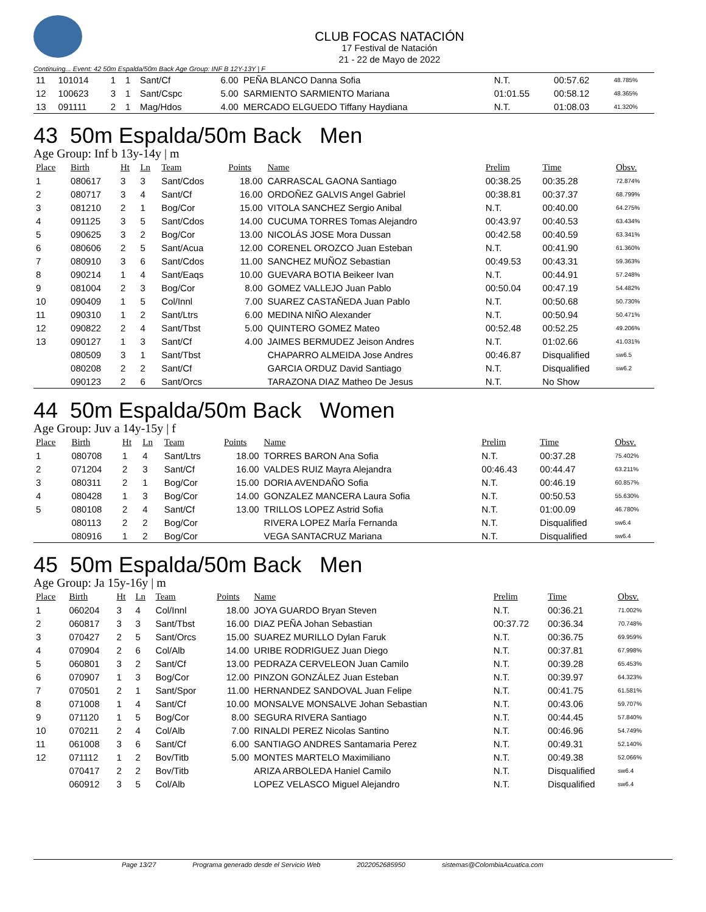CLUB FOCAS NATACIÓN
17 Festival de Natación
21 - 22 de Mayo de 2022
Continuing... Event: 42 50m Espalda/50m Back Age Group: INF B 12Y-13Y | F
| 11 | 101014 | 1 | 1 | Sant/Cf | 6.00 | PEÑA BLANCO Danna Sofia | N.T. | 00:57.62 | 48.785% |
| 12 | 100623 | 3 | 1 | Sant/Cspc | 5.00 | SARMIENTO SARMIENTO Mariana | 01:01.55 | 00:58.12 | 48.365% |
| 13 | 091111 | 2 | 1 | Mag/Hdos | 4.00 | MERCADO ELGUEDO Tiffany Haydiana | N.T. | 01:08.03 | 41.320% |
43 50m Espalda/50m Back Men
Age Group: Inf b 13y-14y | m
| Place | Birth | Ht | Ln | Team | Points | Name | Prelim | Time | Obsv. |
| --- | --- | --- | --- | --- | --- | --- | --- | --- | --- |
| 1 | 080617 | 3 | 3 | Sant/Cdos | 18.00 | CARRASCAL GAONA Santiago | 00:38.25 | 00:35.28 | 72.874% |
| 2 | 080717 | 3 | 4 | Sant/Cf | 16.00 | ORDOÑEZ GALVIS Angel Gabriel | 00:38.81 | 00:37.37 | 68.799% |
| 3 | 081210 | 2 | 1 | Bog/Cor | 15.00 | VITOLA SANCHEZ Sergio Anibal | N.T. | 00:40.00 | 64.275% |
| 4 | 091125 | 3 | 5 | Sant/Cdos | 14.00 | CUCUMA TORRES Tomas Alejandro | 00:43.97 | 00:40.53 | 63.434% |
| 5 | 090625 | 3 | 2 | Bog/Cor | 13.00 | NICOLÁS JOSE Mora Dussan | 00:42.58 | 00:40.59 | 63.341% |
| 6 | 080606 | 2 | 5 | Sant/Acua | 12.00 | CORENEL OROZCO Juan Esteban | N.T. | 00:41.90 | 61.360% |
| 7 | 080910 | 3 | 6 | Sant/Cdos | 11.00 | SANCHEZ MUÑOZ Sebastian | 00:49.53 | 00:43.31 | 59.363% |
| 8 | 090214 | 1 | 4 | Sant/Eaqs | 10.00 | GUEVARA BOTIA Beikeer Ivan | N.T. | 00:44.91 | 57.248% |
| 9 | 081004 | 2 | 3 | Bog/Cor | 8.00 | GOMEZ VALLEJO Juan Pablo | 00:50.04 | 00:47.19 | 54.482% |
| 10 | 090409 | 1 | 5 | Col/Innl | 7.00 | SUAREZ CASTAÑEDA Juan Pablo | N.T. | 00:50.68 | 50.730% |
| 11 | 090310 | 1 | 2 | Sant/Ltrs | 6.00 | MEDINA NIÑO Alexander | N.T. | 00:50.94 | 50.471% |
| 12 | 090822 | 2 | 4 | Sant/Tbst | 5.00 | QUINTERO GOMEZ Mateo | 00:52.48 | 00:52.25 | 49.206% |
| 13 | 090127 | 1 | 3 | Sant/Cf | 4.00 | JAIMES BERMUDEZ Jeison Andres | N.T. | 01:02.66 | 41.031% |
| | 080509 | 3 | 1 | Sant/Tbst | | CHAPARRO ALMEIDA Jose Andres | 00:46.87 | Disqualified | sw6.5 |
| | 080208 | 2 | 2 | Sant/Cf | | GARCIA ORDUZ David Santiago | N.T. | Disqualified | sw6.2 |
| | 090123 | 2 | 6 | Sant/Orcs | | TARAZONA DIAZ Matheo De Jesus | N.T. | No Show | |
44 50m Espalda/50m Back Women
Age Group: Juv a 14y-15y | f
| Place | Birth | Ht | Ln | Team | Points | Name | Prelim | Time | Obsv. |
| --- | --- | --- | --- | --- | --- | --- | --- | --- | --- |
| 1 | 080708 | 1 | 4 | Sant/Ltrs | 18.00 | TORRES BARON Ana Sofia | N.T. | 00:37.28 | 75.402% |
| 2 | 071204 | 2 | 3 | Sant/Cf | 16.00 | VALDES RUIZ Mayra Alejandra | 00:46.43 | 00:44.47 | 63.211% |
| 3 | 080311 | 2 | 1 | Bog/Cor | 15.00 | DORIA AVENDAÑO Sofia | N.T. | 00:46.19 | 60.857% |
| 4 | 080428 | 1 | 3 | Bog/Cor | 14.00 | GONZALEZ MANCERA Laura Sofia | N.T. | 00:50.53 | 55.630% |
| 5 | 080108 | 2 | 4 | Sant/Cf | 13.00 | TRILLOS LOPEZ Astrid Sofia | N.T. | 01:00.09 | 46.780% |
| | 080113 | 2 | 2 | Bog/Cor | | RIVERA LOPEZ MarÍa Fernanda | N.T. | Disqualified | sw6.4 |
| | 080916 | 1 | 2 | Bog/Cor | | VEGA SANTACRUZ Mariana | N.T. | Disqualified | sw6.4 |
45 50m Espalda/50m Back Men
Age Group: Ja 15y-16y | m
| Place | Birth | Ht | Ln | Team | Points | Name | Prelim | Time | Obsv. |
| --- | --- | --- | --- | --- | --- | --- | --- | --- | --- |
| 1 | 060204 | 3 | 4 | Col/Innl | 18.00 | JOYA GUARDO Bryan Steven | N.T. | 00:36.21 | 71.002% |
| 2 | 060817 | 3 | 3 | Sant/Tbst | 16.00 | DIAZ PEÑA Johan Sebastian | 00:37.72 | 00:36.34 | 70.748% |
| 3 | 070427 | 2 | 5 | Sant/Orcs | 15.00 | SUAREZ MURILLO Dylan Faruk | N.T. | 00:36.75 | 69.959% |
| 4 | 070904 | 2 | 6 | Col/Alb | 14.00 | URIBE RODRIGUEZ Juan Diego | N.T. | 00:37.81 | 67.998% |
| 5 | 060801 | 3 | 2 | Sant/Cf | 13.00 | PEDRAZA CERVELEON Juan Camilo | N.T. | 00:39.28 | 65.453% |
| 6 | 070907 | 1 | 3 | Bog/Cor | 12.00 | PINZON GONZÁLEZ Juan Esteban | N.T. | 00:39.97 | 64.323% |
| 7 | 070501 | 2 | 1 | Sant/Spor | 11.00 | HERNANDEZ SANDOVAL Juan Felipe | N.T. | 00:41.75 | 61.581% |
| 8 | 071008 | 1 | 4 | Sant/Cf | 10.00 | MONSALVE MONSALVE Johan Sebastian | N.T. | 00:43.06 | 59.707% |
| 9 | 071120 | 1 | 5 | Bog/Cor | 8.00 | SEGURA RIVERA Santiago | N.T. | 00:44.45 | 57.840% |
| 10 | 070211 | 2 | 4 | Col/Alb | 7.00 | RINALDI PEREZ Nicolas Santino | N.T. | 00:46.96 | 54.749% |
| 11 | 061008 | 3 | 6 | Sant/Cf | 6.00 | SANTIAGO ANDRES Santamaria Perez | N.T. | 00:49.31 | 52.140% |
| 12 | 071112 | 1 | 2 | Bov/Titb | 5.00 | MONTES MARTELO Maximiliano | N.T. | 00:49.38 | 52.066% |
| | 070417 | 2 | 2 | Bov/Titb | | ARIZA ARBOLEDA Haniel Camilo | N.T. | Disqualified | sw6.4 |
| | 060912 | 3 | 5 | Col/Alb | | LOPEZ VELASCO Miguel Alejandro | N.T. | Disqualified | sw6.4 |
Page 13/27 Programa generado desde el Servicio Web 2022052685950 sistemas@ColombiaAcuatica.com